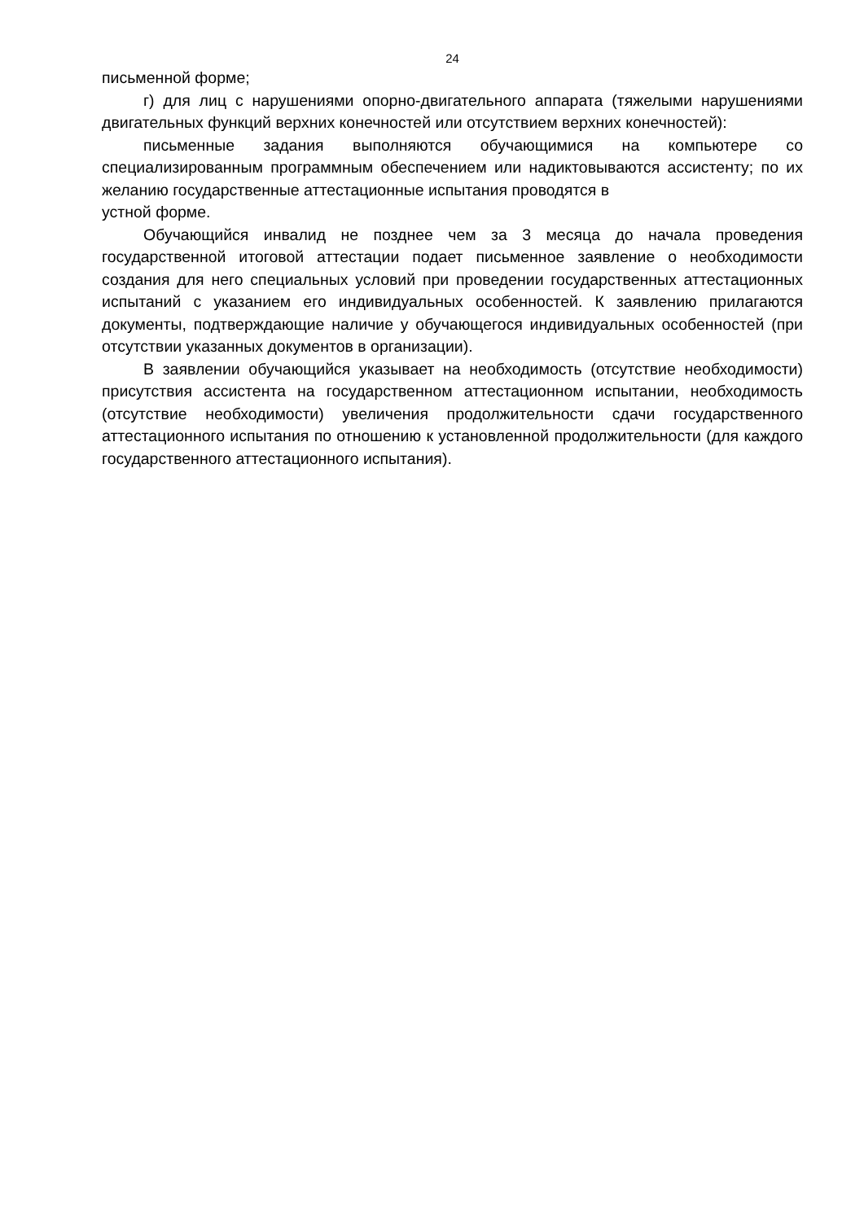24
письменной форме;
г) для лиц с нарушениями опорно-двигательного аппарата (тяжелыми нарушениями двигательных функций верхних конечностей или отсутствием верхних конечностей):
письменные задания выполняются обучающимися на компьютере со специализированным программным обеспечением или надиктовываются ассистенту; по их желанию государственные аттестационные испытания проводятся в
устной форме.
Обучающийся инвалид не позднее чем за 3 месяца до начала проведения государственной итоговой аттестации подает письменное заявление о необходимости создания для него специальных условий при проведении государственных аттестационных испытаний с указанием его индивидуальных особенностей. К заявлению прилагаются документы, подтверждающие наличие у обучающегося индивидуальных особенностей (при отсутствии указанных документов в организации).
В заявлении обучающийся указывает на необходимость (отсутствие необходимости) присутствия ассистента на государственном аттестационном испытании, необходимость (отсутствие необходимости) увеличения продолжительности сдачи государственного аттестационного испытания по отношению к установленной продолжительности (для каждого государственного аттестационного испытания).